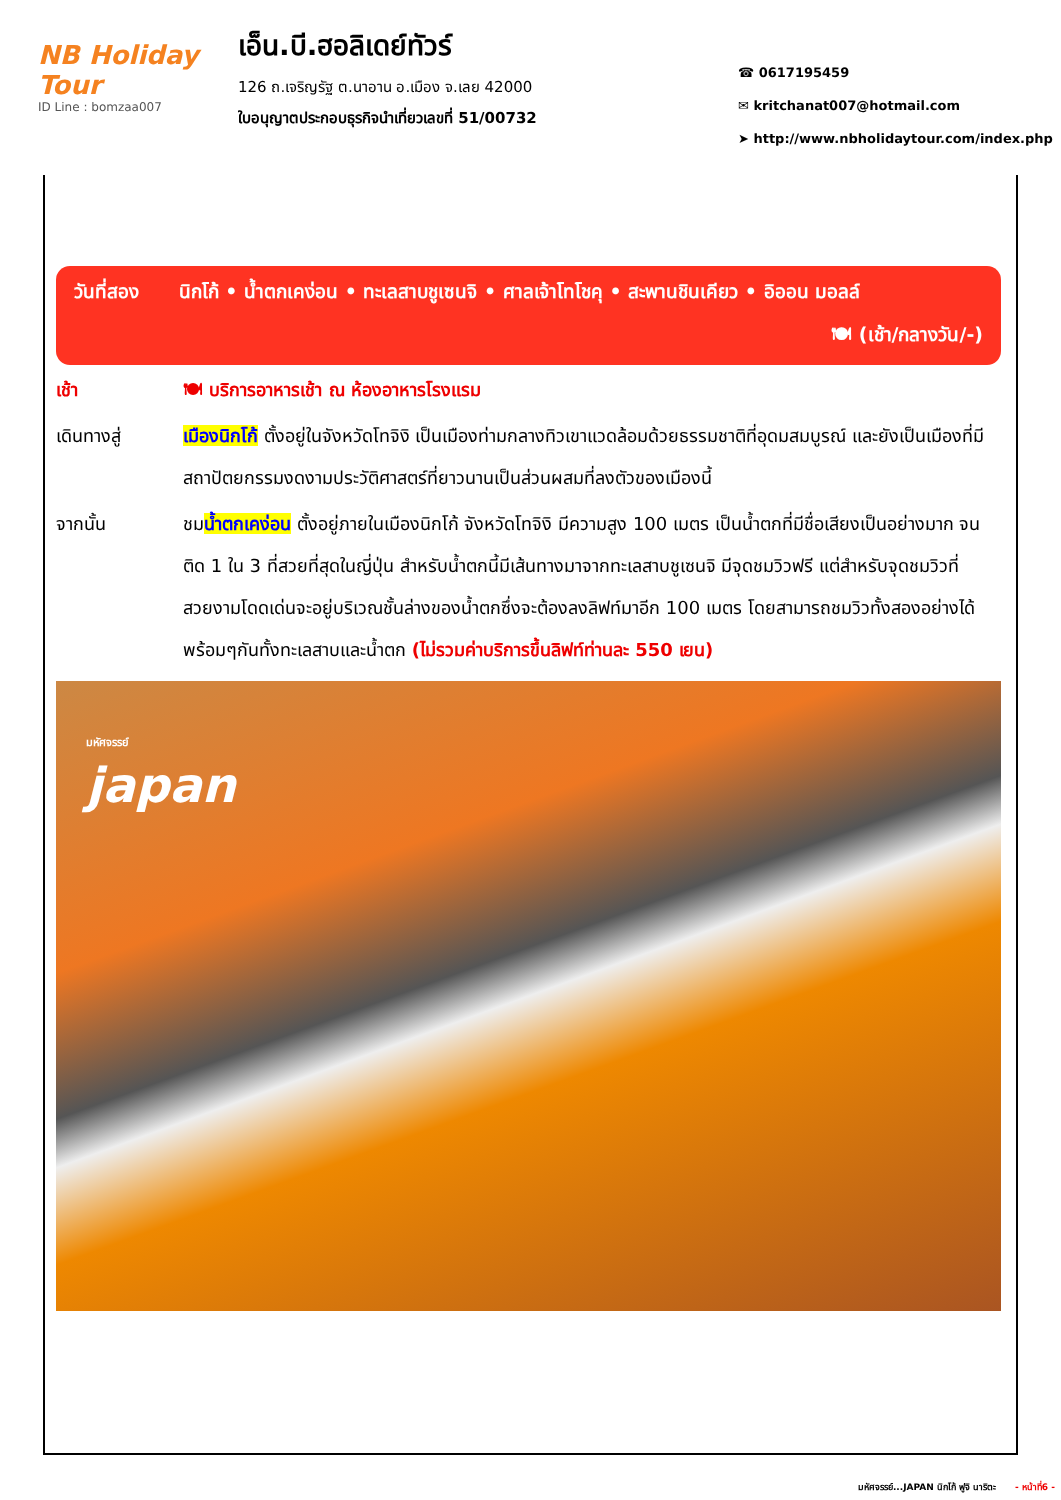NB Holiday Tour
ID Line : bomzaa007
เอ็น.บี.ฮอลิเดย์ทัวร์
126 ถ.เจริญรัฐ ต.นาอาน อ.เมือง จ.เลย 42000
ใบอนุญาตประกอบธุรกิจนำเที่ยวเลขที่ 51/00732
☎ 0617195459
✉ kritchanat007@hotmail.com
➤ http://www.nbholidaytour.com/index.php
วันที่สอง นิกโก้ • น้ำตกเคง่อน • ทะเลสาบชูเซนจิ • ศาลเจ้าโทโชคุ • สะพานชินเคียว • อิออน มอลล์
🍽 (เช้า/กลางวัน/-)
เช้า 🍽 บริการอาหารเช้า ณ ห้องอาหารโรงแรม
เดินทางสู่ เมืองนิกโก้ ตั้งอยู่ในจังหวัดโทจิงิ เป็นเมืองท่ามกลางทิวเขาแวดล้อมด้วยธรรมชาติที่อุดมสมบูรณ์ และยังเป็นเมืองที่มีสถาปัตยกรรมงดงามประวัติศาสตร์ที่ยาวนานเป็นส่วนผสมที่ลงตัวของเมืองนี้
จากนั้น ชมน้ำตกเคง่อน ตั้งอยู่ภายในเมืองนิกโก้ จังหวัดโทจิงิ มีความสูง 100 เมตร เป็นน้ำตกที่มีชื่อเสียงเป็นอย่างมาก จนติด 1 ใน 3 ที่สวยที่สุดในญี่ปุ่น สำหรับน้ำตกนี้มีเส้นทางมาจากทะเลสาบชูเซนจิ มีจุดชมวิวฟรี แต่สำหรับจุดชมวิวที่สวยงามโดดเด่นจะอยู่บริเวณชั้นล่างของน้ำตกซึ่งจะต้องลงลิฟท์มาอีก 100 เมตร โดยสามารถชมวิวทั้งสองอย่างได้พร้อมๆกันทั้งทะเลสาบและน้ำตก (ไม่รวมค่าบริการขึ้นลิฟท์ท่านละ 550 เยน)
มหัศจรรย์
japan
มหัศจรรย์...JAPAN นิกโก้ ฟูจิ นาริตะ - หน้าที่6 -